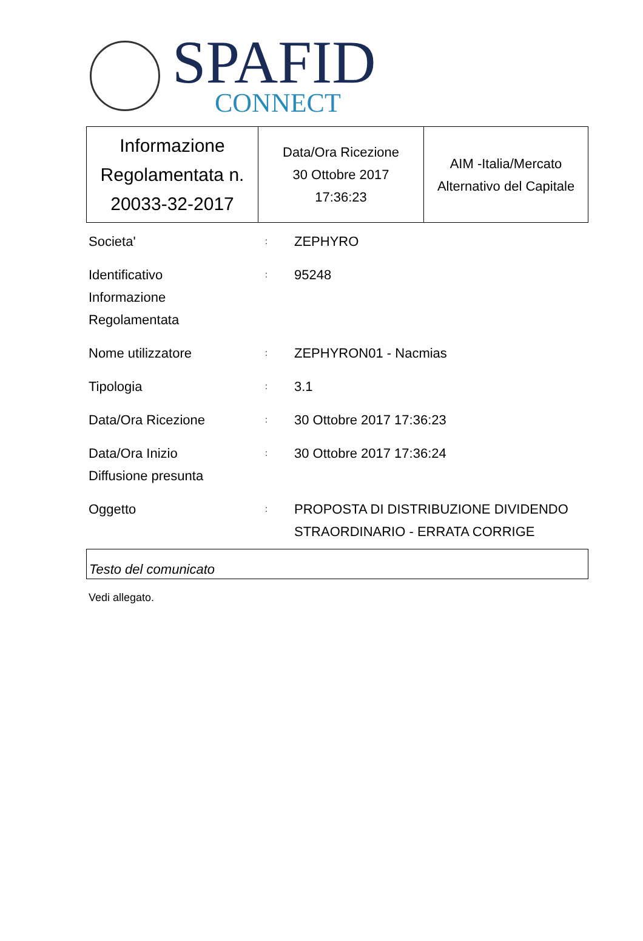SPAFID
CONNECT
| Informazione Regolamentata n. 20033-32-2017 | Data/Ora Ricezione 30 Ottobre 2017 17:36:23 | AIM -Italia/Mercato Alternativo del Capitale |
| Societa' | : | ZEPHYRO |
| Identificativo Informazione Regolamentata | : | 95248 |
| Nome utilizzatore | : | ZEPHYRON01 - Nacmias |
| Tipologia | : | 3.1 |
| Data/Ora Ricezione | : | 30 Ottobre 2017 17:36:23 |
| Data/Ora Inizio Diffusione presunta | : | 30 Ottobre 2017 17:36:24 |
| Oggetto | : | PROPOSTA DI DISTRIBUZIONE DIVIDENDO STRAORDINARIO - ERRATA CORRIGE |
Testo del comunicato
Vedi allegato.